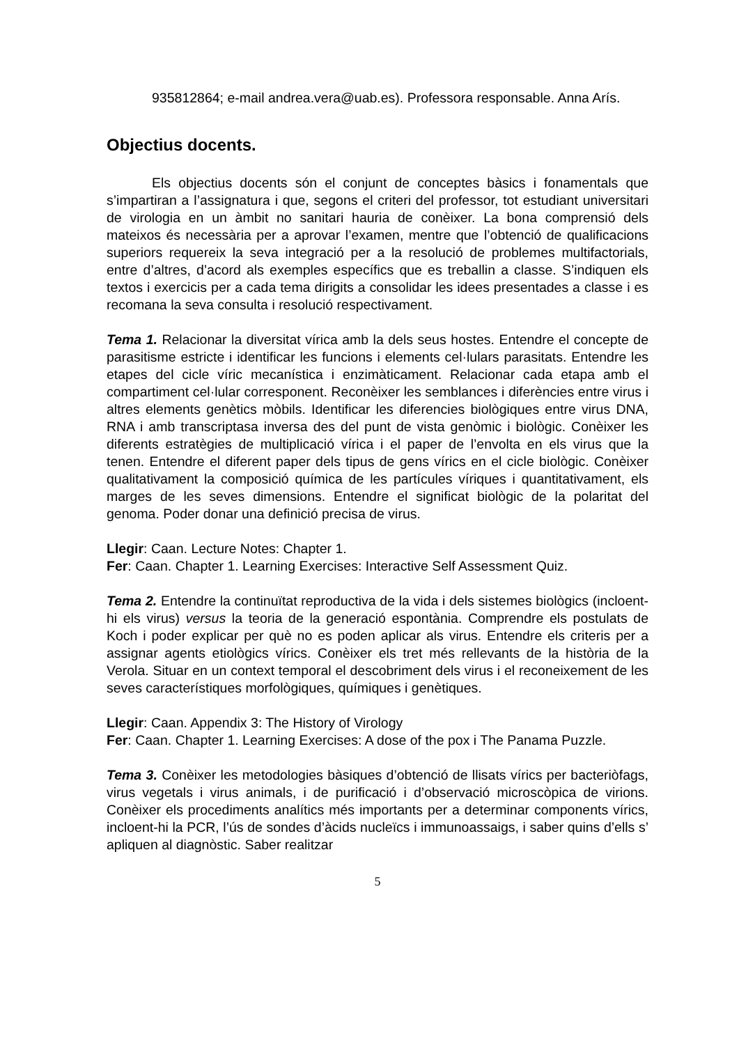935812864; e-mail andrea.vera@uab.es). Professora responsable. Anna Arís.
Objectius docents.
Els objectius docents són el conjunt de conceptes bàsics i fonamentals que s’impartiran a l’assignatura i que, segons el criteri del professor, tot estudiant universitari de virologia en un àmbit no sanitari hauria de conèixer. La bona comprensió dels mateixos és necessària per a aprovar l’examen, mentre que l’obtenció de qualificacions superiors requereix la seva integració per a la resolució de problemes multifactorials, entre d’altres, d’acord als exemples específics que es treballin a classe. S’indiquen els textos i exercicis per a cada tema dirigits a consolidar les idees presentades a classe i es recomana la seva consulta i resolució respectivament.
Tema 1. Relacionar la diversitat vírica amb la dels seus hostes. Entendre el concepte de parasitisme estricte i identificar les funcions i elements cel·lulars parasitats. Entendre les etapes del cicle víric mecanística i enzimàticament. Relacionar cada etapa amb el compartiment cel·lular corresponent. Reconèixer les semblances i diferències entre virus i altres elements genètics mòbils. Identificar les diferencies biològiques entre virus DNA, RNA i amb transcriptasa inversa des del punt de vista genòmic i biològic. Conèixer les diferents estratègies de multiplicació vírica i el paper de l’envolta en els virus que la tenen. Entendre el diferent paper dels tipus de gens vírics en el cicle biològic. Conèixer qualitativament la composició química de les partícules víriques i quantitativament, els marges de les seves dimensions. Entendre el significat biològic de la polaritat del genoma. Poder donar una definició precisa de virus.
Llegir: Caan. Lecture Notes: Chapter 1.
Fer: Caan. Chapter 1. Learning Exercises: Interactive Self Assessment Quiz.
Tema 2. Entendre la continuïtat reproductiva de la vida i dels sistemes biològics (incloent-hi els virus) versus la teoria de la generació espontània. Comprendre els postulats de Koch i poder explicar per què no es poden aplicar als virus. Entendre els criteris per a assignar agents etiològics vírics. Conèixer els tret més rellevants de la història de la Verola. Situar en un context temporal el descobriment dels virus i el reconeixement de les seves característiques morfològiques, químiques i genètiques.
Llegir: Caan. Appendix 3: The History of Virology
Fer: Caan. Chapter 1. Learning Exercises: A dose of the pox i The Panama Puzzle.
Tema 3. Conèixer les metodologies bàsiques d’obtenció de llisats vírics per bacteriòfags, virus vegetals i virus animals, i de purificació i d’observació microscòpica de virions. Conèixer els procediments analítics més importants per a determinar components vírics, incloent-hi la PCR, l’ús de sondes d’àcids nucleïcs i immunoassaigs, i saber quins d’ells s’ apliquen al diagnòstic. Saber realitzar
5